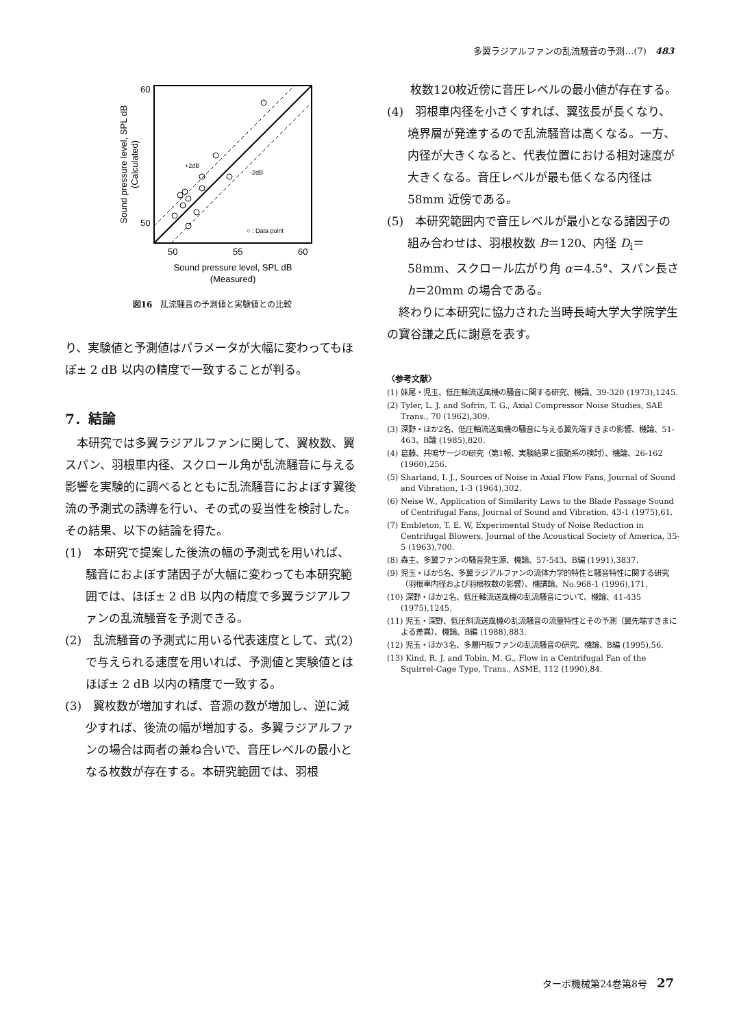多翼ラジアルファンの乱流騒音の予測…(7)　483
○ : Data point
+2dB
-2dB
60
50
50
55
60
Sound pressure level, SPL dB
(Measured)
Sound pressure level, SPL dB
(Calculated)
図16　乱流騒音の予測値と実験値との比較
り、実験値と予測値はパラメータが大幅に変わってもほぼ± 2 dB 以内の精度で一致することが判る。
7．結論
　本研究では多翼ラジアルファンに関して、翼枚数、翼スパン、羽根車内径、スクロール角が乱流騒音に与える影響を実験的に調べるとともに乱流騒音におよぼす翼後流の予測式の誘導を行い、その式の妥当性を検討した。その結果、以下の結論を得た。
(1)　本研究で提案した後流の幅の予測式を用いれば、騒音におよぼす諸因子が大幅に変わっても本研究範囲では、ほぼ± 2 dB 以内の精度で多翼ラジアルファンの乱流騒音を予測できる。
(2)　乱流騒音の予測式に用いる代表速度として、式(2)で与えられる速度を用いれば、予測値と実験値とはほぼ± 2 dB 以内の精度で一致する。
(3)　翼枚数が増加すれば、音源の数が増加し、逆に減少すれば、後流の幅が増加する。多翼ラジアルファンの場合は両者の兼ね合いで、音圧レベルの最小となる枚数が存在する。本研究範囲では、羽根
　　枚数120枚近傍に音圧レベルの最小値が存在する。
(4)　羽根車内径を小さくすれば、翼弦長が長くなり、境界層が発達するので乱流騒音は高くなる。一方、内径が大きくなると、代表位置における相対速度が大きくなる。音圧レベルが最も低くなる内径は58mm 近傍である。
(5)　本研究範囲内で音圧レベルが最小となる諸因子の組み合わせは、羽根枚数 B＝120、内径 D<sub>i</sub>＝58mm、スクロール広がり角 α＝4.5°、スパン長さ h＝20mm の場合である。
　終わりに本研究に協力された当時長崎大学大学院学生の寶谷謙之氏に謝意を表す。
〈参考文献〉
(1) 妹尾・児玉、低圧軸流送風機の騒音に関する研究、機論、39-320 (1973),1245.
(2) Tyler, L. J. and Sofrin, T. G., Axial Compressor Noise Studies, SAE Trans., 70 (1962),309.
(3) 深野・ほか2名、低圧軸流送風機の騒音に与える翼先端すきまの影響、機論、51-463、B論 (1985),820.
(4) 葛藤、共鳴サージの研究（第1報、実験結果と振動系の検討）、機論、26-162 (1960),256.
(5) Sharland, I. J., Sources of Noise in Axial Flow Fans, Journal of Sound and Vibration, 1-3 (1964),302.
(6) Neise W., Application of Similarity Laws to the Blade Passage Sound of Centrifugal Fans, Journal of Sound and Vibration, 43-1 (1975),61.
(7) Embleton, T. E. W, Experimental Study of Noise Reduction in Centrifugal Blowers, Journal of the Acoustical Society of America, 35-5 (1963),700.
(8) 森主、多翼ファンの騒音発生源、機論、57-543、B編 (1991),3837.
(9) 児玉・ほか5名、多翼ラジアルファンの流体力学的特性と騒音特性に関する研究（羽根車内径および羽根枚数の影響）、機講論、No.968-1 (1996),171.
(10) 深野・ほか2名、低圧軸流送風機の乱流騒音について、機論、41-435 (1975),1245.
(11) 児玉・深野、低圧斜流送風機の乱流騒音の流量特性とその予測（翼先端すきまによる差異）、機論、B編 (1988),883.
(12) 児玉・ほか3名、多層円板ファンの乱流騒音の研究、機論、B編 (1995),56.
(13) Kind, R. J. and Tobin, M. G., Flow in a Centrifugal Fan of the Squirrel-Cage Type, Trans., ASME, 112 (1990),84.
ターボ機械第24巻第8号　27